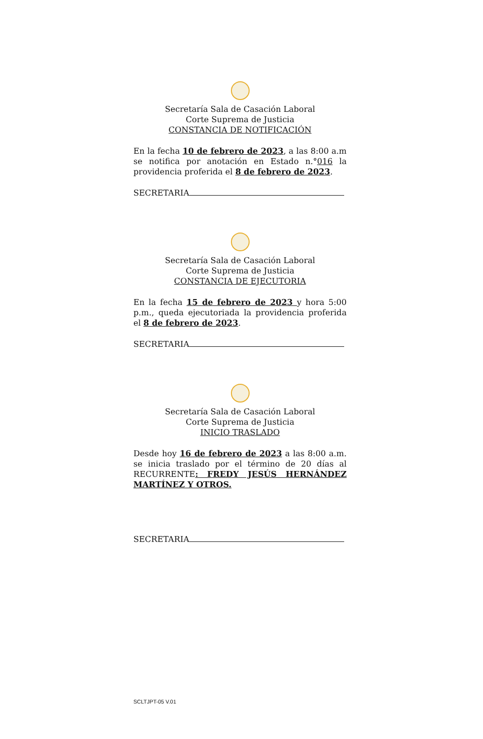Secretaría Sala de Casación Laboral
Corte Suprema de Justicia
CONSTANCIA DE NOTIFICACIÓN
En la fecha 10 de febrero de 2023, a las 8:00 a.m se notifica por anotación en Estado n.°016 la providencia proferida el 8 de febrero de 2023.
SECRETARIA
Secretaría Sala de Casación Laboral
Corte Suprema de Justicia
CONSTANCIA DE EJECUTORIA
En la fecha 15 de febrero de 2023 y hora 5:00 p.m., queda ejecutoriada la providencia proferida el 8 de febrero de 2023.
SECRETARIA
Secretaría Sala de Casación Laboral
Corte Suprema de Justicia
INICIO TRASLADO
Desde hoy 16 de febrero de 2023 a las 8:00 a.m. se inicia traslado por el término de 20 días al RECURRENTE: FREDY JESÚS HERNÁNDEZ MARTÍNEZ Y OTROS.
SECRETARIA
SCLTJPT-05 V.01